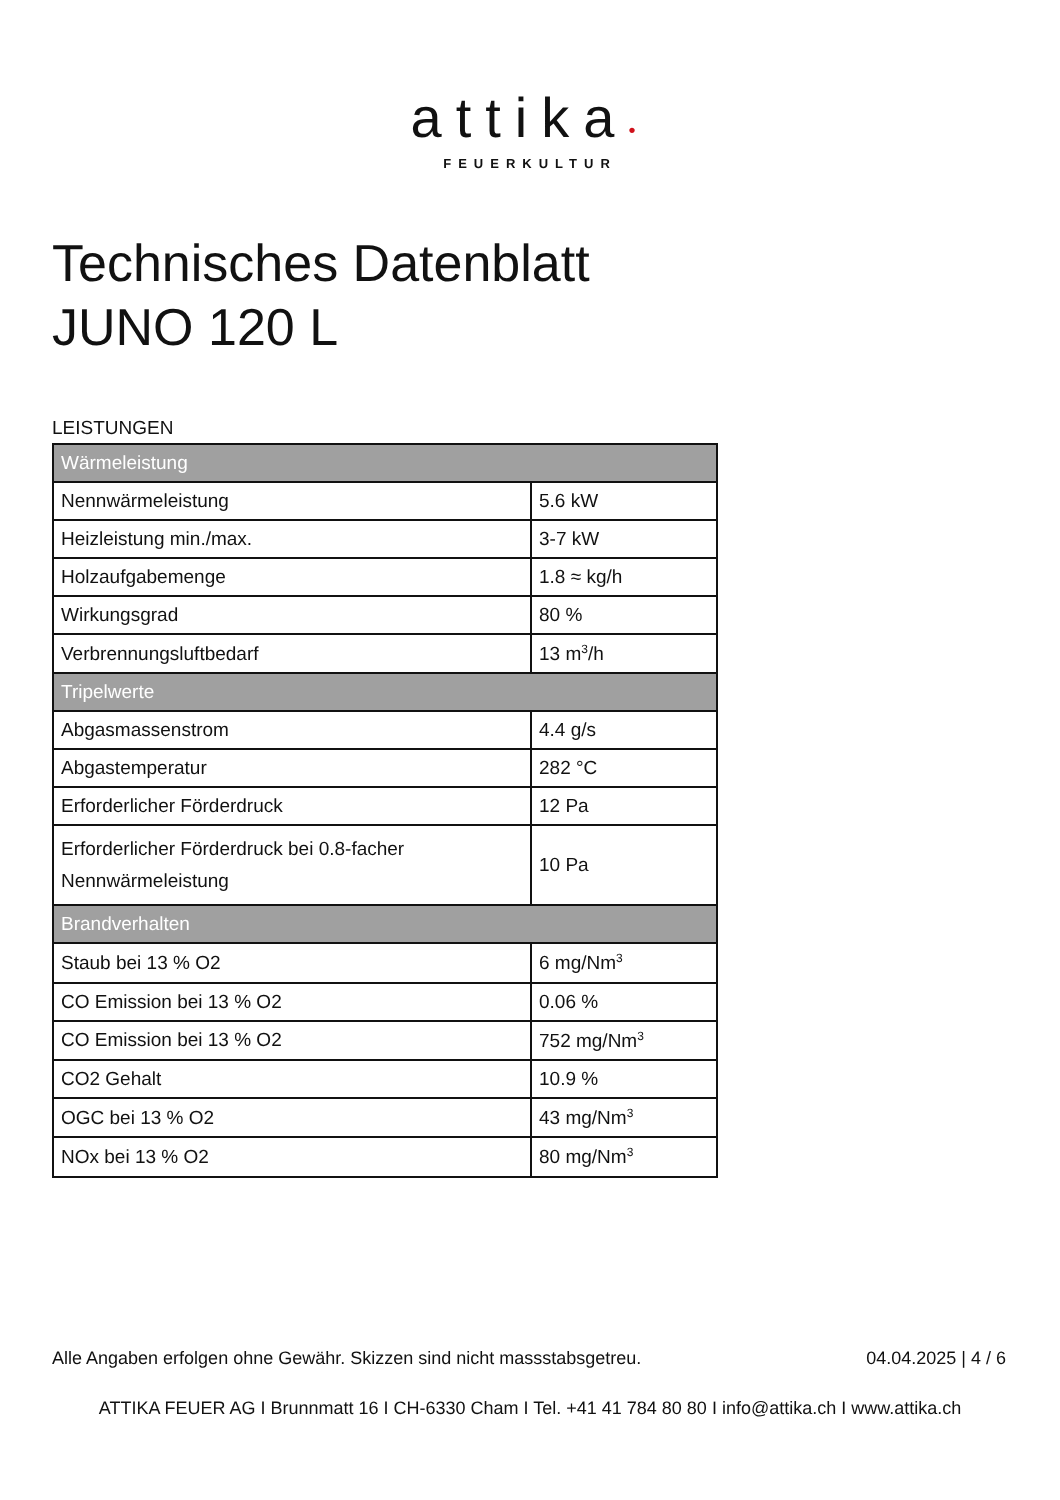attika•
FEUERKULTUR
Technisches Datenblatt
JUNO 120 L
LEISTUNGEN
| Wärmeleistung | |
| --- | --- |
| Nennwärmeleistung | 5.6 kW |
| Heizleistung min./max. | 3-7 kW |
| Holzaufgabemenge | 1.8 ≈ kg/h |
| Wirkungsgrad | 80 % |
| Verbrennungsluftbedarf | 13 m<sup>3</sup>/h |
| Tripelwerte | |
| Abgasmassenstrom | 4.4 g/s |
| Abgastemperatur | 282 °C |
| Erforderlicher Förderdruck | 12 Pa |
| Erforderlicher Förderdruck bei 0.8-facher Nennwärmeleistung | 10 Pa |
| Brandverhalten | |
| Staub bei 13 % O2 | 6 mg/Nm<sup>3</sup> |
| CO Emission bei 13 % O2 | 0.06 % |
| CO Emission bei 13 % O2 | 752 mg/Nm<sup>3</sup> |
| CO2 Gehalt | 10.9 % |
| OGC bei 13 % O2 | 43 mg/Nm<sup>3</sup> |
| NOx bei 13 % O2 | 80 mg/Nm<sup>3</sup> |
Alle Angaben erfolgen ohne Gewähr. Skizzen sind nicht massstabsgetreu. 04.04.2025 | 4 / 6
ATTIKA FEUER AG I Brunnmatt 16 I CH-6330 Cham I Tel. +41 41 784 80 80 I info@attika.ch I www.attika.ch